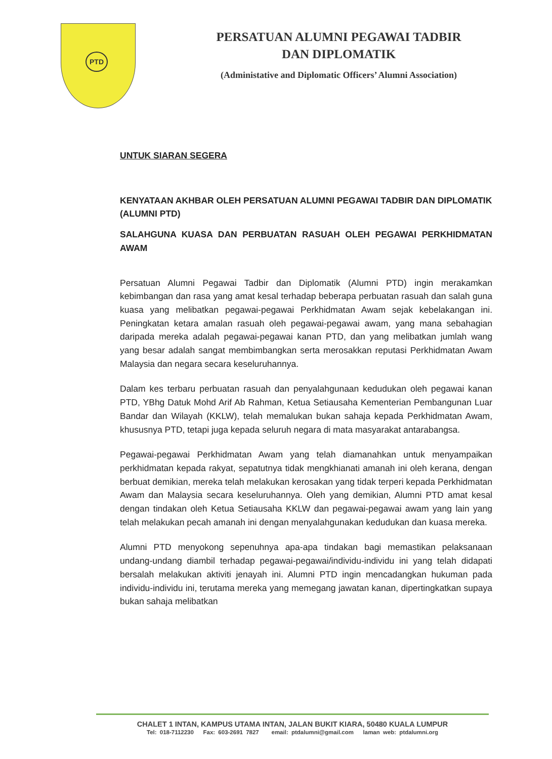PTD
PERSATUAN ALUMNI PEGAWAI TADBIR
DAN DIPLOMATIK
(Administative and Diplomatic Officers’ Alumni Association)
UNTUK SIARAN SEGERA
KENYATAAN AKHBAR OLEH PERSATUAN ALUMNI PEGAWAI TADBIR DAN DIPLOMATIK (ALUMNI PTD)
SALAHGUNA KUASA DAN PERBUATAN RASUAH OLEH PEGAWAI PERKHIDMATAN AWAM
Persatuan Alumni Pegawai Tadbir dan Diplomatik (Alumni PTD) ingin merakamkan kebimbangan dan rasa yang amat kesal terhadap beberapa perbuatan rasuah dan salah guna kuasa yang melibatkan pegawai-pegawai Perkhidmatan Awam sejak kebelakangan ini. Peningkatan ketara amalan rasuah oleh pegawai-pegawai awam, yang mana sebahagian daripada mereka adalah pegawai-pegawai kanan PTD, dan yang melibatkan jumlah wang yang besar adalah sangat membimbangkan serta merosakkan reputasi Perkhidmatan Awam Malaysia dan negara secara keseluruhannya.
Dalam kes terbaru perbuatan rasuah dan penyalahgunaan kedudukan oleh pegawai kanan PTD, YBhg Datuk Mohd Arif Ab Rahman, Ketua Setiausaha Kementerian Pembangunan Luar Bandar dan Wilayah (KKLW), telah memalukan bukan sahaja kepada Perkhidmatan Awam, khususnya PTD, tetapi juga kepada seluruh negara di mata masyarakat antarabangsa.
Pegawai-pegawai Perkhidmatan Awam yang telah diamanahkan untuk menyampaikan perkhidmatan kepada rakyat, sepatutnya tidak mengkhianati amanah ini oleh kerana, dengan berbuat demikian, mereka telah melakukan kerosakan yang tidak terperi kepada Perkhidmatan Awam dan Malaysia secara keseluruhannya. Oleh yang demikian, Alumni PTD amat kesal dengan tindakan oleh Ketua Setiausaha KKLW dan pegawai-pegawai awam yang lain yang telah melakukan pecah amanah ini dengan menyalahgunakan kedudukan dan kuasa mereka.
Alumni PTD menyokong sepenuhnya apa-apa tindakan bagi memastikan pelaksanaan undang-undang diambil terhadap pegawai-pegawai/individu-individu ini yang telah didapati bersalah melakukan aktiviti jenayah ini. Alumni PTD ingin mencadangkan hukuman pada individu-individu ini, terutama mereka yang memegang jawatan kanan, dipertingkatkan supaya bukan sahaja melibatkan
CHALET 1 INTAN, KAMPUS UTAMA INTAN, JALAN BUKIT KIARA, 50480 KUALA LUMPUR
Tel: 018-7112230 Fax: 603-2691 7827 email: ptdalumni@gmail.com laman web: ptdalumni.org